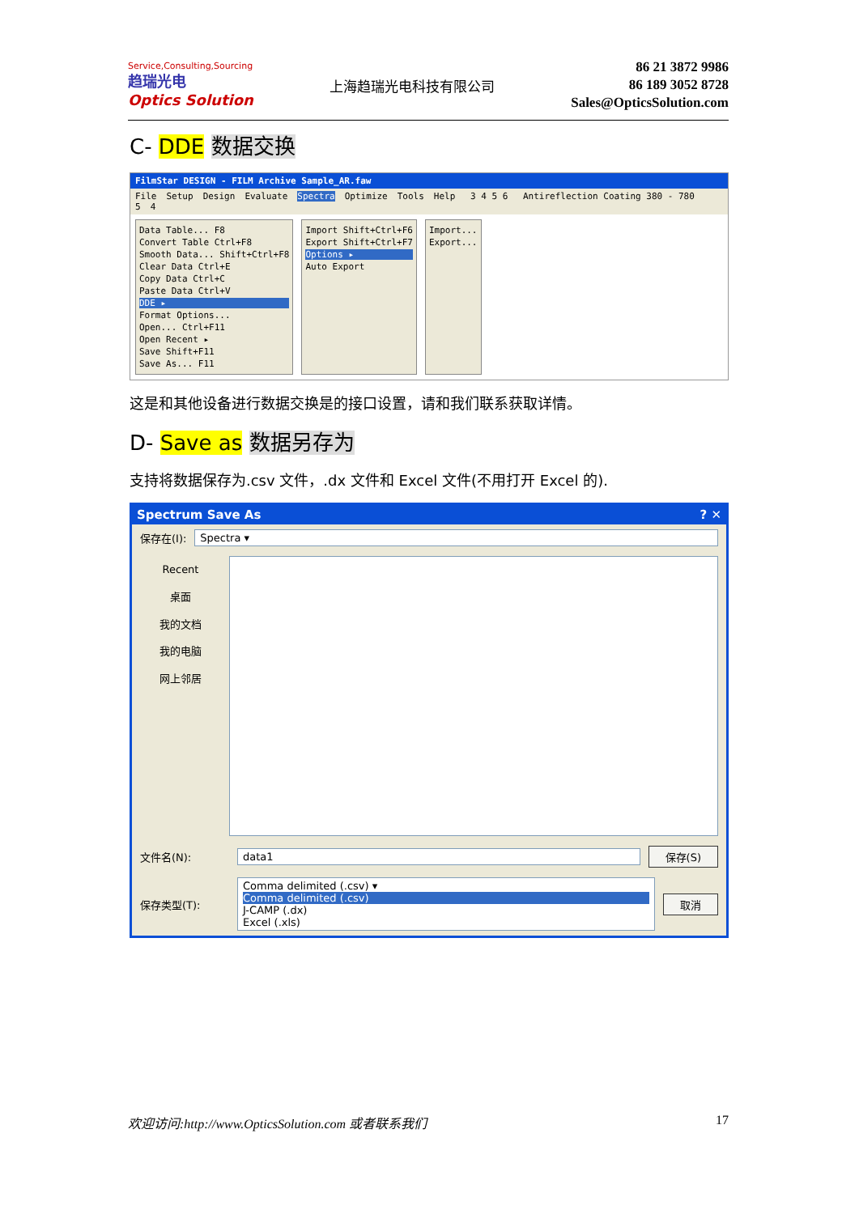Service,Consulting,Sourcing
趋瑞光电
Optics Solution
上海趋瑞光电科技有限公司
86 21 3872 9986
86 189 3052 8728
Sales@OpticsSolution.com
C- DDE 数据交换
FilmStar DESIGN - FILM Archive Sample_AR.faw
File Setup Design Evaluate Spectra Optimize Tools Help 3 4 5 6 Antireflection Coating 380 - 780 5 4
Data Table... F8
Convert Table Ctrl+F8
Smooth Data... Shift+Ctrl+F8
Clear Data Ctrl+E
Copy Data Ctrl+C
Paste Data Ctrl+V
DDE ▸
Format Options...
Open... Ctrl+F11
Open Recent ▸
Save Shift+F11
Save As... F11
Import Shift+Ctrl+F6
Export Shift+Ctrl+F7
Options ▸
Auto Export
Import...
Export...
这是和其他设备进行数据交换是的接口设置，请和我们联系获取详情。
D- Save as 数据另存为
支持将数据保存为.csv 文件，.dx 文件和 Excel 文件(不用打开 Excel 的).
Spectrum Save As ? ✕
保存在(I):
Spectra ▾
Recent
桌面
我的文档
我的电脑
网上邻居
文件名(N): data1 保存(S)
保存类型(T):
Comma delimited (.csv) ▾
Comma delimited (.csv)
J-CAMP (.dx)
Excel (.xls)
取消
欢迎访问:http://www.OpticsSolution.com 或者联系我们 17